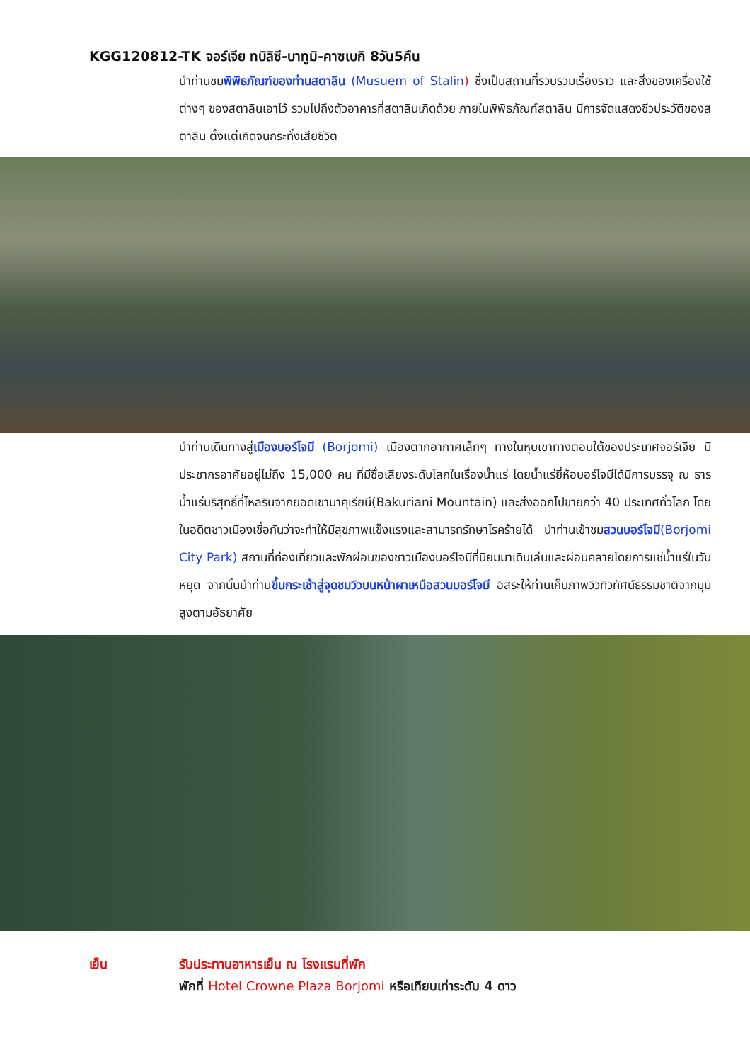KGG120812-TK จอร์เจีย ทบิลิซี-บาทูมิ-คาซเบกิ 8วัน5คืน
นำท่านชมพิพิธภัณฑ์ของท่านสตาลิน (Musuem of Stalin) ซึ่งเป็นสถานที่รวบรวมเรื่องราว และสิ่งของเครื่องใช้ต่างๆ ของสตาลินเอาไว้ รวมไปถึงตัวอาคารที่สตาลินเกิดด้วย ภายในพิพิธภัณฑ์สตาลิน มีการจัดแสดงชีวประวัติของสตาลิน ตั้งแต่เกิดจนกระทั่งเสียชีวิต
นำท่านเดินทางสู่เมืองบอร์โจมี (Borjomi) เมืองตากอากาศเล็กๆ ทางในหุบเขาทางตอนใต้ของประเทศจอร์เจีย มีประชากรอาศัยอยู่ไม่ถึง 15,000 คน ที่มีชื่อเสียงระดับโลกในเรื่องน้ำแร่ โดยน้ำแร่ยี่ห้อบอร์โจมีได้มีการบรรจุ ณ ธารน้ำแร่บริสุทธิ์ที่ไหลรินจากยอดเขาบาคุเรียนี(Bakuriani Mountain) และส่งออกไปขายกว่า 40 ประเทศทั่วโลก โดยในอดีตชาวเมืองเชื่อกันว่าจะทำให้มีสุขภาพแข็งแรงและสามารถรักษาโรคร้ายได้ นำท่านเข้าชมสวนบอร์โจมี(Borjomi City Park) สถานที่ท่องเที่ยวและพักผ่อนของชาวเมืองบอร์โจมีที่นิยมมาเดินเล่นและผ่อนคลายโดยการแช่น้ำแร่ในวันหยุด จากนั้นนำท่านขึ้นกระเช้าสู่จุดชมวิวบนหน้าผาเหนือสวนบอร์โจมี อิสระให้ท่านเก็บภาพวิวทิวทัศน์ธรรมชาติจากมุมสูงตามอัธยาศัย
เย็น รับประทานอาหารเย็น ณ โรงแรมที่พัก
พักที่ Hotel Crowne Plaza Borjomi หรือเทียบเท่าระดับ 4 ดาว